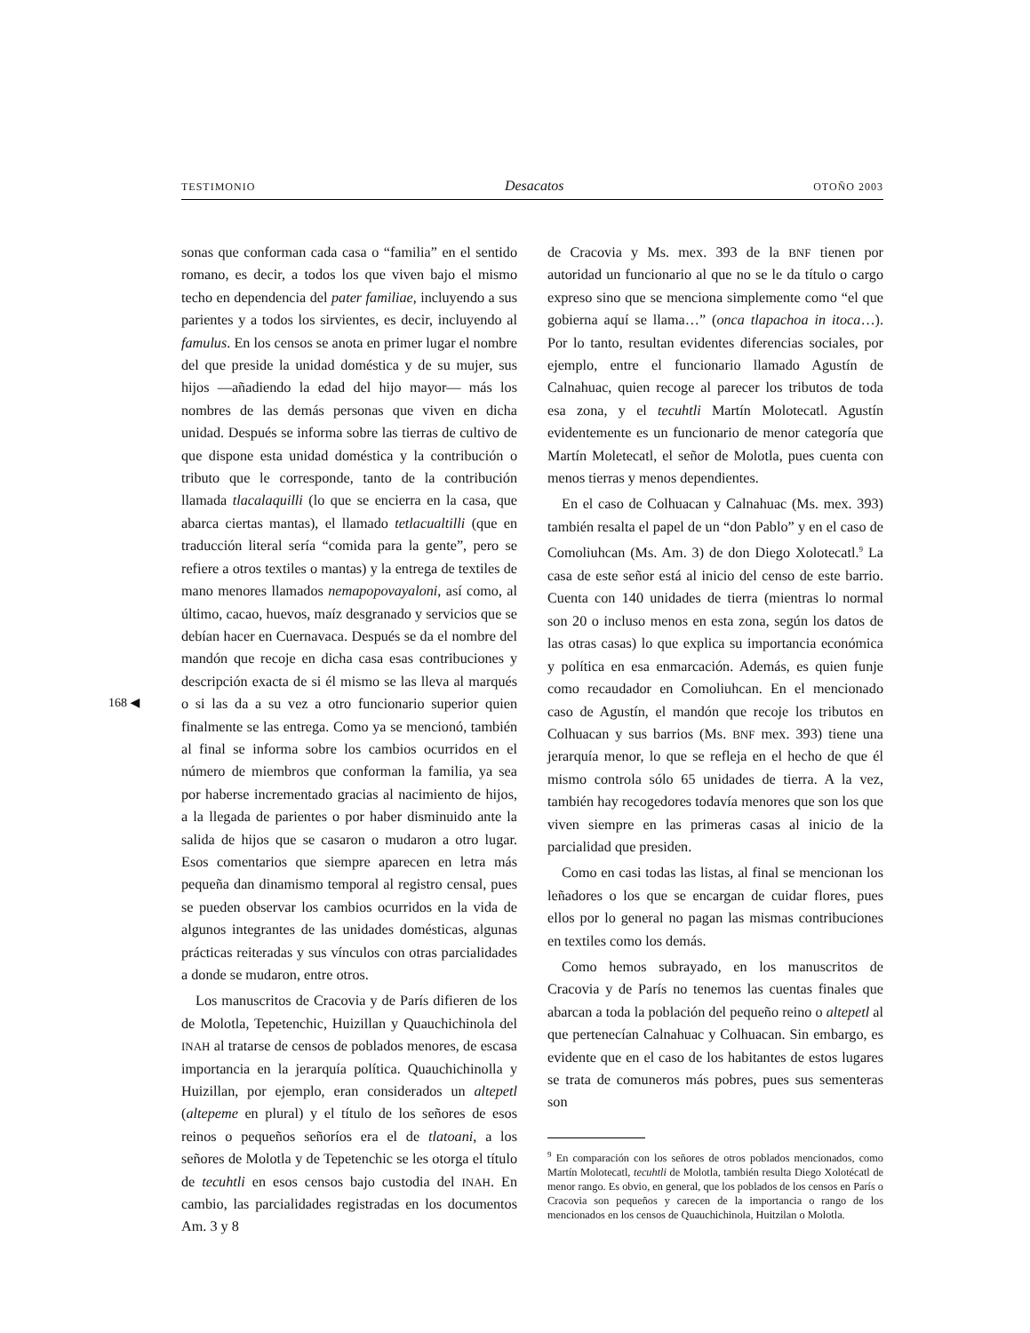TESTIMONIO Desacatos OTOÑO 2003
168 ◀
sonas que conforman cada casa o “familia” en el sentido romano, es decir, a todos los que viven bajo el mismo techo en dependencia del pater familiae, incluyendo a sus parientes y a todos los sirvientes, es decir, incluyendo al famulus. En los censos se anota en primer lugar el nombre del que preside la unidad doméstica y de su mujer, sus hijos —añadiendo la edad del hijo mayor— más los nombres de las demás personas que viven en dicha unidad. Después se informa sobre las tierras de cultivo de que dispone esta unidad doméstica y la contribución o tributo que le corresponde, tanto de la contribución llamada tlacalaquilli (lo que se encierra en la casa, que abarca ciertas mantas), el llamado tetlacualtilli (que en traducción literal sería “comida para la gente”, pero se refiere a otros textiles o mantas) y la entrega de textiles de mano menores llamados nemapopovayaloni, así como, al último, cacao, huevos, maíz desgranado y servicios que se debían hacer en Cuernavaca. Después se da el nombre del mandón que recoje en dicha casa esas contribuciones y descripción exacta de si él mismo se las lleva al marqués o si las da a su vez a otro funcionario superior quien finalmente se las entrega. Como ya se mencionó, también al final se informa sobre los cambios ocurridos en el número de miembros que conforman la familia, ya sea por haberse incrementado gracias al nacimiento de hijos, a la llegada de parientes o por haber disminuido ante la salida de hijos que se casaron o mudaron a otro lugar. Esos comentarios que siempre aparecen en letra más pequeña dan dinamismo temporal al registro censal, pues se pueden observar los cambios ocurridos en la vida de algunos integrantes de las unidades domésticas, algunas prácticas reiteradas y sus vínculos con otras parcialidades a donde se mudaron, entre otros.
Los manuscritos de Cracovia y de París difieren de los de Molotla, Tepetenchic, Huizillan y Quauchichinola del INAH al tratarse de censos de poblados menores, de escasa importancia en la jerarquía política. Quauchichinolla y Huizillan, por ejemplo, eran considerados un altepetl (altepeme en plural) y el título de los señores de esos reinos o pequeños señoríos era el de tlatoani, a los señores de Molotla y de Tepetenchic se les otorga el título de tecuhtli en esos censos bajo custodia del INAH. En cambio, las parcialidades registradas en los documentos Am. 3 y 8
de Cracovia y Ms. mex. 393 de la BNF tienen por autoridad un funcionario al que no se le da título o cargo expreso sino que se menciona simplemente como “el que gobierna aquí se llama…” (onca tlapachoa in itoca…). Por lo tanto, resultan evidentes diferencias sociales, por ejemplo, entre el funcionario llamado Agustín de Calnahuac, quien recoge al parecer los tributos de toda esa zona, y el tecuhtli Martín Molotecatl. Agustín evidentemente es un funcionario de menor categoría que Martín Moletecatl, el señor de Molotla, pues cuenta con menos tierras y menos dependientes.
En el caso de Colhuacan y Calnahuac (Ms. mex. 393) también resalta el papel de un “don Pablo” y en el caso de Comoliuhcan (Ms. Am. 3) de don Diego Xolotecatl.<sup>9</sup> La casa de este señor está al inicio del censo de este barrio. Cuenta con 140 unidades de tierra (mientras lo normal son 20 o incluso menos en esta zona, según los datos de las otras casas) lo que explica su importancia económica y política en esa enmarcación. Además, es quien funje como recaudador en Comoliuhcan. En el mencionado caso de Agustín, el mandón que recoje los tributos en Colhuacan y sus barrios (Ms. BNF mex. 393) tiene una jerarquía menor, lo que se refleja en el hecho de que él mismo controla sólo 65 unidades de tierra. A la vez, también hay recogedores todavía menores que son los que viven siempre en las primeras casas al inicio de la parcialidad que presiden.
Como en casi todas las listas, al final se mencionan los leñadores o los que se encargan de cuidar flores, pues ellos por lo general no pagan las mismas contribuciones en textiles como los demás.
Como hemos subrayado, en los manuscritos de Cracovia y de París no tenemos las cuentas finales que abarcan a toda la población del pequeño reino o altepetl al que pertenecían Calnahuac y Colhuacan. Sin embargo, es evidente que en el caso de los habitantes de estos lugares se trata de comuneros más pobres, pues sus sementeras son
<sup>9</sup> En comparación con los señores de otros poblados mencionados, como Martín Molotecatl, tecuhtli de Molotla, también resulta Diego Xolotécatl de menor rango. Es obvio, en general, que los poblados de los censos en París o Cracovia son pequeños y carecen de la importancia o rango de los mencionados en los censos de Quauchichinola, Huitzilan o Molotla.